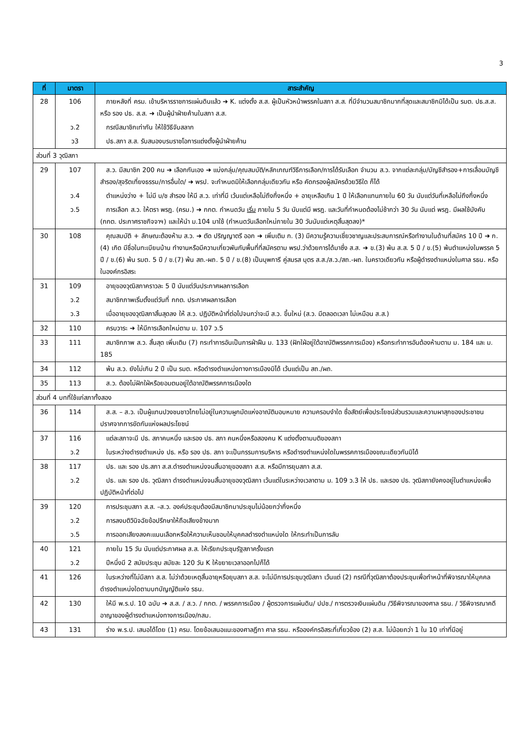3
| ที่ | มาตรา | สาระสำคัญ |
| --- | --- | --- |
| 28 | 106 | ภายหลังที่ ครม. เข้าบริหารราชการแผ่นดินแล้ว ➜ K. แต่งตั้ง ส.ส. ผู้เป็นหัวหน้าพรรคในสภา ส.ส. ที่มีจำนวนสมาชิกมากที่สุดและสมาชิกมิได้เป็น รมต. ปธ.ส.ส. หรือ รอง ปธ. ส.ส. ➜ เป็นผู้นำฝ่ายค้านในสภา ส.ส. |
| | ว.2 | กรณีสมาชิกเท่ากัน ให้ใช้วิธีจับสลาก |
| | ว3 | ปธ.สภา ส.ส. รับสนองบรมราชโอการแต่งตั้งผู้นำฝ่ายค้าน |
| ส่วนที่ 3 วุฒิสภา | | |
| 29 | 107 | ส.ว. มีสมาชิก 200 คน ➜ เลือกกันเอง ➜ แบ่งกลุ่ม/คุณสมบัติ/หลักเกณฑ์วิธีการเลือก/การได้รับเลือก จำนวน ส.ว. จากแต่ละกลุ่ม/บัญชีสำรอง+การเลื่อนบัญชีสำรอง/สุจริตเที่ยงธรรม/การอื่นใด/ ➜ พรป. จะกำหนดมิให้เลือกกลุ่มเดียวกัน หรือ คัดกรองผู้สมัครด้วยวิธีใด ก็ได้ |
| | ว.4 | ตำแหน่งว่าง + ไม่มี บ/ช สำรอง ให้มี ส.ว. เท่าที่มี เว้นแต่เหลือไม่ถึงกึ่งหนึ่ง + อายุเหลือเกิน 1 ปี ให้เลือกแทนภายใน 60 วัน นับแต่วันที่เหลือไม่ถึงกึ่งหนึ่ง |
| | ว.5 | การเลือก ส.ว. ให้ตรา พรฎ. (ครม.) ➜ กกต. กำหนดวัน เริ่ม ภายใน 5 วัน นับแต่มี พรฎ. และวันที่กำหนดต้องไม่ช้ากว่า 30 วัน นับแต่ พรฎ. มีผลใช้บังคับ (กกต. ประกาศราชกิจจาฯ) และให้นำ ม.104 มาใช้ (กำหนดวันเลือกใหม่ภายใน 30 วันนับแต่เหตุสิ้นสุดลง)* |
| 30 | 108 | คุณสมบัติ + ลักษณะต้องห้าม ส.ว. ➜ ตัด ปริญญาตรี ออก ➜ เพิ่มเติม ก. (3) มีความรู้ความเชี่ยวชาญและประสบการณ์หรือทำงานในด้านที่สมัคร 10 ปี ➜ ก.(4) เกิด มีชื่อในทะเบียนบ้าน ทำงานหรือมีความเกี่ยวพันกับพื้นที่ที่สมัครตาม พรป.ว่าด้วยการได้มาซึ่ง ส.ส. ➜ ข.(3) พ้น ส.ส. 5 ปี / ข.(5) พ้นตำแหน่งในพรรค 5 ปี / ข.(6) พ้น รมต. 5 ปี / ข.(7) พ้น สถ.-ผถ. 5 ปี / ข.(8) เป็นบุพการี คู่สมรส บุตร ส.ส./ส.ว./สถ.-ผถ. ในคราวเดียวกัน หรือผู้ดำรงตำแหน่งในศาล รธน. หรือในองค์กรอิสระ |
| 31 | 109 | อายุของวุฒิสภาคราวละ 5 ปี นับแต่วันประกาศผลการเลือก |
| | ว.2 | สมาชิกภาพเริ่มตั้งแต่วันที่ กกต. ประกาศผลการเลือก |
| | ว.3 | เมื่ออายุของวุฒิสภาสิ้นสุดลง ให้ ส.ว. ปฏิบัติหน้าที่ต่อไปจนกว่าจะมี ส.ว. ขึ้นใหม่ (ส.ว. มีตลอดเวลา ไม่เหมือน ส.ส.) |
| 32 | 110 | ครบวาระ ➜ ให้มีการเลือกใหม่ตาม ม. 107 ว.5 |
| 33 | 111 | สมาชิกภาพ ส.ว. สิ้นสุด เพิ่มเติม (7) กระทำการอันเป็นการฝ่าฝืน ม. 133 (ฝักใฝ่อยู่ใต้อาณัติพรรคการเมือง) หรือกระทำการอันต้องห้ามตาม ม. 184 และ ม. 185 |
| 34 | 112 | พ้น ส.ว. ยังไม่เกิน 2 ปี เป็น รมต. หรือดำรงตำแหน่งทางการเมืองมิได้ เว้นแต่เป็น สถ./ผถ. |
| 35 | 113 | ส.ว. ต้องไม่ฝักใฝ่หรือยอมตนอยู่ใต้อาณัติพรรคการเมืองใด |
| ส่วนที่ 4 บทที่ใช้แก่สภาทั้งสอง | | |
| 36 | 114 | ส.ส. – ส.ว. เป็นผู้แทนปวงชนชาวไทยไม่อยู่ในความผูกมัดแห่งอาณัติมอบหมาย ความครอบงำใด ซื่อสัตย์เพื่อประโยชน์ส่วนรวมและความผาสุกของประชาชน ปราศจากการขัดกันแห่งผลประโยชน์ |
| 37 | 116 | แต่ละสภาจะมี ปธ. สภาคนหนึ่ง และรอง ปธ. สภา คนหนึ่งหรือสองคน K แต่งตั้งตามมติของสภา |
| | ว.2 | ในระหว่างดำรงตำแหน่ง ปธ. หรือ รอง ปธ. สภา จะเป็นกรรมการบริหาร หรือดำรงตำแหน่งใดในพรรคการเมืองขณะเดียวกันมิได้ |
| 38 | 117 | ปธ. และ รอง ปธ.สภา ส.ส.ดำรงตำแหน่งจนสิ้นอายุของสภา ส.ส. หรือมีการยุบสภา ส.ส. |
| | ว.2 | ปธ. และ รอง ปธ. วุฒิสภา ดำรงตำแหน่งจนสิ้นอายุของวุฒิสภา เว้นแต่ในระหว่างเวลาตาม ม. 109 ว.3 ให้ ปธ. และรอง ปธ. วุฒิสภายังคงอยู่ในตำแหน่งเพื่อปฏิบัติหน้าที่ต่อไป |
| 39 | 120 | การประชุมสภา ส.ส. –ส.ว. องค์ประชุมต้องมีสมาชิกมาประชุมไม่น้อยกว่ากึ่งหนึ่ง |
| | ว.2 | การลงมติวินิจฉัยข้อปรึกษาให้ถือเสียงข้างมาก |
| | ว.5 | การออกเสียงลงคะแนนเลือกหรือให้ความเห็นชอบให้บุคคลดำรงตำแหน่งใด ให้กระทำเป็นการลับ |
| 40 | 121 | ภายใน 15 วัน นับแต่ประกาศผล ส.ส. ให้เรียกประชุมรัฐสภาครั้งแรก |
| | ว.2 | ปีหนึ่งมี 2 สมัยประชุม สมัยละ 120 วัน K ให้ขยายเวลาออกไปก็ได้ |
| 41 | 126 | ในระหว่างที่ไม่มีสภา ส.ส. ไม่ว่าด้วยเหตุสิ้นอายุหรือยุบสภา ส.ส. จะไม่มีการประชุมวุฒิสภา เว้นแต่ (2) กรณีที่วุฒิสภาต้องประชุมเพื่อทำหน้าที่พิจารณาให้บุคคลดำรงตำแหน่งใดตามบทบัญญัติแห่ง รธน. |
| 42 | 130 | ให้มี พ.ร.ป. 10 ฉบับ ➜ ส.ส. / ส.ว. / กกต. / พรรคการเมือง / ผู้ตรวจการแผ่นดิน/ ปปช./ การตรวจเงินแผ่นดิน /วิธีพิจารณาของศาล รธน. / วิธีพิจารณาคดีอาญาของผู้ดำรงตำแหน่งทางการเมือง/กสม. |
| 43 | 131 | ร่าง พ.ร.ป. เสนอได้โดย (1) ครม. โดยข้อเสนอแนะของศาลฎีกา ศาล รธน. หรือองค์กรอิสระที่เกี่ยวข้อง (2) ส.ส. ไม่น้อยกว่า 1 ใน 10 เท่าที่มีอยู่ |